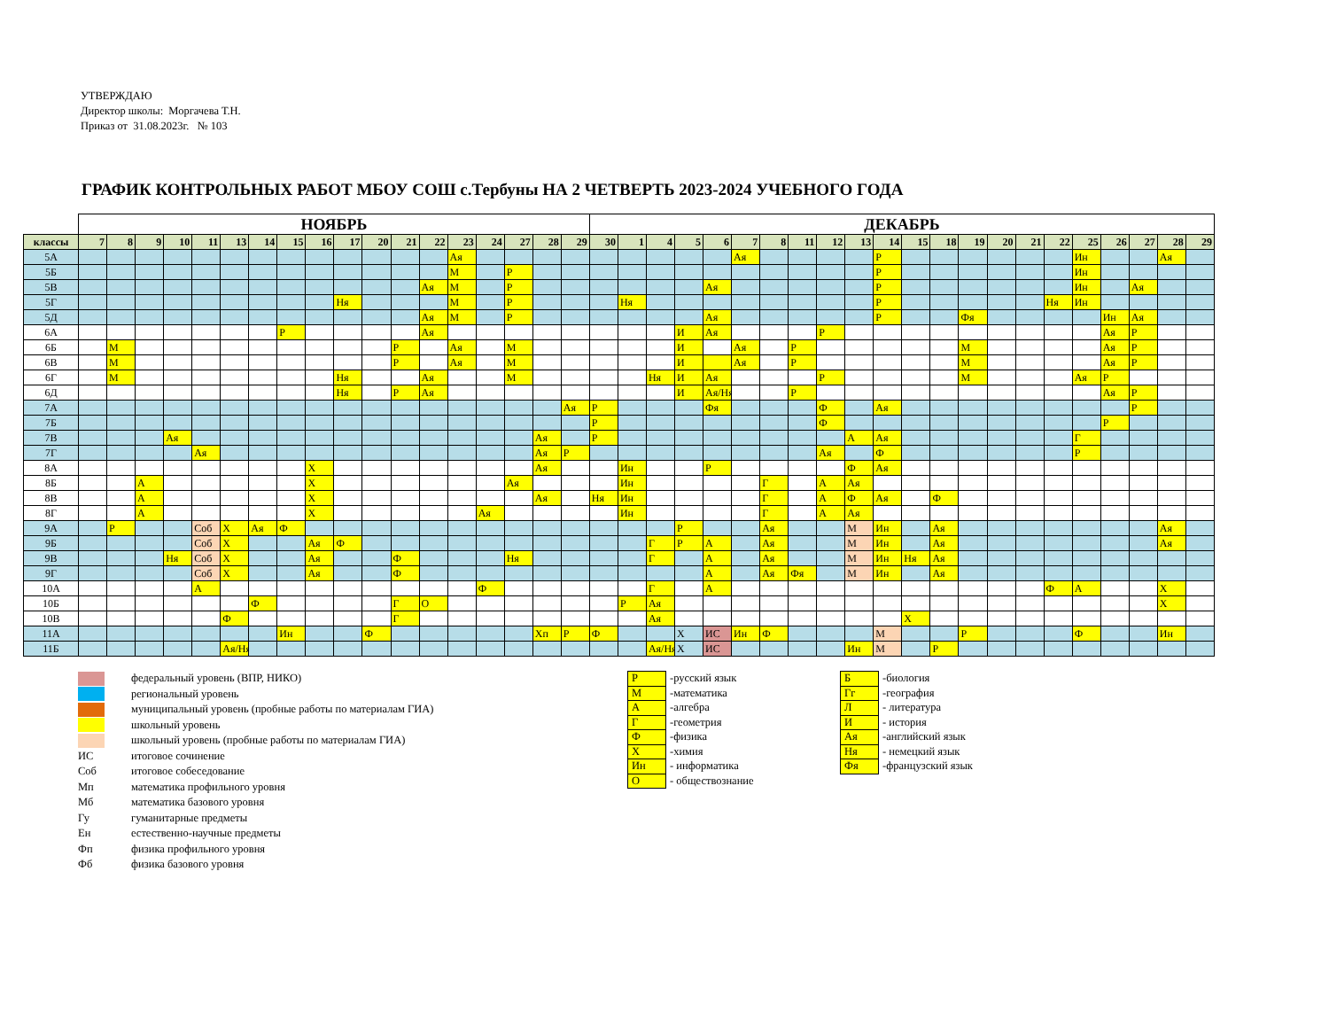УТВЕРЖДАЮ
Директор школы: Моргачева Т.Н.
Приказ от 31.08.2023г. № 103
ГРАФИК КОНТРОЛЬНЫХ РАБОТ МБОУ СОШ с.Тербуны НА 2 ЧЕТВЕРТЬ 2023-2024 УЧЕБНОГО ГОДА
| | НОЯБРЬ | | | | | | | | | | | | | | | | | | ДЕКАБРЬ | | | | | | | | | | | | | | | | | | | | | |
| --- | --- | --- | --- | --- | --- | --- | --- | --- | --- | --- | --- | --- | --- | --- | --- | --- | --- | --- | --- | --- | --- | --- | --- | --- | --- | --- | --- | --- | --- | --- | --- | --- | --- | --- | --- | --- | --- | --- | --- | --- |
| классы | 7 | 8 | 9 | 10 | 11 | 13 | 14 | 15 | 16 | 17 | 20 | 21 | 22 | 23 | 24 | 27 | 28 | 29 | 30 | 1 | 4 | 5 | 6 | 7 | 8 | 11 | 12 | 13 | 14 | 15 | 18 | 19 | 20 | 21 | 22 | 25 | 26 | 27 | 28 | 29 |
| 5А | | | | | | | | | | | | | | Ая | | | | | | | | | | Ая | | | | | Р | | | | | | | Ин | | | Ая | |
| 5Б | | | | | | | | | | | | | | М | | Р | | | | | | | | | | | | | Р | | | | | | | Ин | | | | |
| 5В | | | | | | | | | | | | | Ая | М | | Р | | | | | | | Ая | | | | | | Р | | | | | | | Ин | | Ая | | |
| 5Г | | | | | | | | | | Ня | | | | М | | Р | | | | Ня | | | | | | | | | Р | | | | | | Ня | Ин | | | | |
| 5Д | | | | | | | | | | | | | Ая | М | | Р | | | | | | | Ая | | | | | | Р | | | Фя | | | | | Ин | Ая | | |
| 6А | | | | | | | | Р | | | | | Ая | | | | | | | | | И | Ая | | | | Р | | | | | | | | | | Ая | Р | | |
| 6Б | | М | | | | | | | | | | Р | | Ая | | М | | | | | | И | | Ая | | Р | | | | | | М | | | | | Ая | Р | | |
| 6В | | М | | | | | | | | | | Р | | Ая | | М | | | | | | И | | Ая | | Р | | | | | | М | | | | | Ая | Р | | |
| 6Г | | М | | | | | | | | Ня | | | Ая | | | М | | | | | Ня | И | Ая | | | | Р | | | | | М | | | | Ая | Р | | | |
| 6Д | | | | | | | | | | Ня | | Р | Ая | | | | | | | | | И | Ая/Ня | | | Р | | | | | | | | | | | Ая | Р | | |
| 7А | | | | | | | | | | | | | | | | | | Ая | Р | | | | Фя | | | | Ф | | Ая | | | | | | | | | Р | | |
| 7Б | | | | | | | | | | | | | | | | | | | Р | | | | | | | | Ф | | | | | | | | | | Р | | | |
| 7В | | | | Ая | | | | | | | | | | | | | Ая | | Р | | | | | | | | | А | Ая | | | | | | | Г | | | | |
| 7Г | | | | | Ая | | | | | | | | | | | | Ая | Р | | | | | | | | | Ая | | Ф | | | | | | | Р | | | | |
| 8А | | | | | | | | | Х | | | | | | | | Ая | | | Ин | | | Р | | | | | Ф | Ая | | | | | | | | | | | |
| 8Б | | | А | | | | | | Х | | | | | | | Ая | | | | Ин | | | | | Г | | А | Ая | | | | | | | | | | | | |
| 8В | | | А | | | | | | Х | | | | | | | | Ая | | Ня | Ин | | | | | Г | | А | Ф | Ая | | Ф | | | | | | | | | |
| 8Г | | | А | | | | | | Х | | | | | | Ая | | | | | Ин | | | | | Г | | А | Ая | | | | | | | | | | | | |
| 9А | | Р | | | Соб | Х | Ая | Ф | | | | | | | | | | | | | | Р | | | Ая | | | М | Ин | | Ая | | | | | | | | Ая | |
| 9Б | | | | | Соб | Х | | | Ая | Ф | | | | | | | | | | | Г | Р | А | | Ая | | | М | Ин | | Ая | | | | | | | | Ая | |
| 9В | | | | Ня | Соб | Х | | | Ая | | | Ф | | | | Ня | | | | | Г | | А | | Ая | | | М | Ин | Ня | Ая | | | | | | | | | |
| 9Г | | | | | Соб | Х | | | Ая | | | Ф | | | | | | | | | | | А | | Ая | Фя | | М | Ин | | Ая | | | | | | | | | |
| 10А | | | | | А | | | | | | | | | | Ф | | | | | | Г | | А | | | | | | | | | | | | Ф | А | | | Х | |
| 10Б | | | | | | | Ф | | | | | Г | О | | | | | | | Р | Ая | | | | | | | | | | | | | | | | | | Х | |
| 10В | | | | | | Ф | | | | | | Г | | | | | | | | | Ая | | | | | | | | | Х | | | | | | | | | | |
| 11А | | | | | | | | Ин | | | Ф | | | | | | Хп | Р | Ф | | | Х | ИС | Ин | Ф | | | | М | | | Р | | | | Ф | | | Ин | |
| 11Б | | | | | | Ая/Ня | | | | | | | | | | | | | | | Ая/Ня | Х | ИС | | | | | Ин | М | | Р | | | | | | | | | |
федеральный уровень (ВПР, НИКО)
региональный уровень
муниципальный уровень (пробные работы по материалам ГИА)
школьный уровень
школьный уровень (пробные работы по материалам ГИА)
ИС итоговое сочинение
Соб итоговое собеседование
Мп математика профильного уровня
Мб математика базового уровня
Гу гуманитарные предметы
Ен естественно-научные предметы
Фп физика профильного уровня
Фб физика базового уровня
| Р | -русский язык |
| М | -математика |
| А | -алгебра |
| Г | -геометрия |
| Ф | -физика |
| Х | -химия |
| Ин | - информатика |
| О | - обществознание |
| Б | -биология |
| Гг | -география |
| Л | - литература |
| И | - история |
| Ая | -английский язык |
| Ня | - немецкий язык |
| Фя | -французский язык |